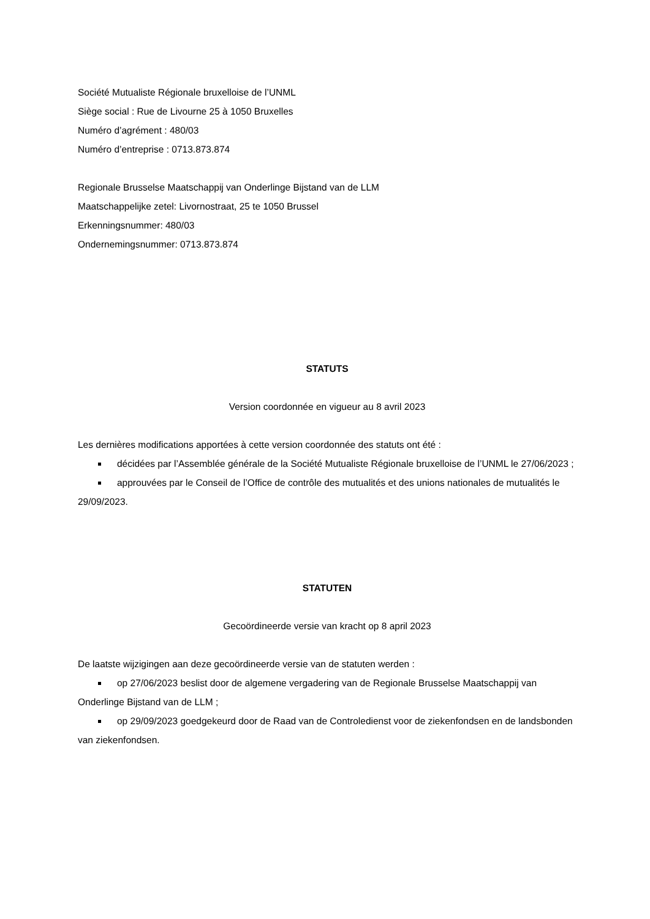Société Mutualiste Régionale bruxelloise de l’UNML
Siège social : Rue de Livourne 25 à 1050 Bruxelles
Numéro d’agrément : 480/03
Numéro d’entreprise : 0713.873.874
Regionale Brusselse Maatschappij van Onderlinge Bijstand van de LLM
Maatschappelijke zetel: Livornostraat, 25 te 1050 Brussel
Erkenningsnummer: 480/03
Ondernemingsnummer: 0713.873.874
STATUTS
Version coordonnée en vigueur au 8 avril 2023
Les dernières modifications apportées à cette version coordonnée des statuts ont été :
décidées par l’Assemblée générale de la Société Mutualiste Régionale bruxelloise de l’UNML le 27/06/2023 ;
approuvées par le Conseil de l’Office de contrôle des mutualités et des unions nationales de mutualités le 29/09/2023.
STATUTEN
Gecoördineerde versie van kracht op 8 april 2023
De laatste wijzigingen aan deze gecoördineerde versie van de statuten werden :
op 27/06/2023 beslist door de algemene vergadering van de Regionale Brusselse Maatschappij van Onderlinge Bijstand van de LLM ;
op 29/09/2023 goedgekeurd door de Raad van de Controledienst voor de ziekenfondsen en de landsbonden van ziekenfondsen.